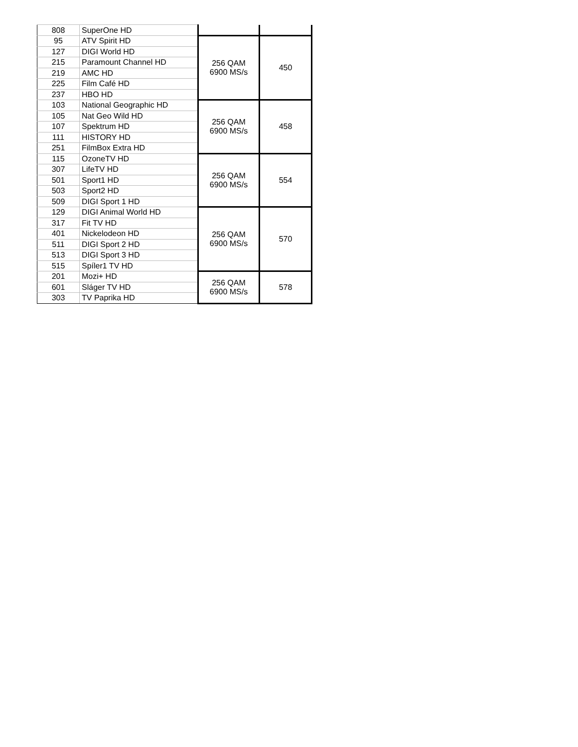| 808 | SuperOne HD | | |
| 95 | ATV Spirit HD | 256 QAM 6900 MS/s | 450 |
| 127 | DIGI World HD | | |
| 215 | Paramount Channel HD | | |
| 219 | AMC HD | | |
| 225 | Film Café HD | | |
| 237 | HBO HD | | |
| 103 | National Geographic HD | 256 QAM 6900 MS/s | 458 |
| 105 | Nat Geo Wild HD | | |
| 107 | Spektrum HD | | |
| 111 | HISTORY HD | | |
| 251 | FilmBox Extra HD | | |
| 115 | OzoneTV HD | 256 QAM 6900 MS/s | 554 |
| 307 | LifeTV HD | | |
| 501 | Sport1 HD | | |
| 503 | Sport2 HD | | |
| 509 | DIGI Sport 1 HD | | |
| 129 | DIGI Animal World HD | 256 QAM 6900 MS/s | 570 |
| 317 | Fit TV HD | | |
| 401 | Nickelodeon HD | | |
| 511 | DIGI Sport 2 HD | | |
| 513 | DIGI Sport 3 HD | | |
| 515 | Spíler1 TV HD | | |
| 201 | Mozi+ HD | 256 QAM 6900 MS/s | 578 |
| 601 | Sláger TV HD | | |
| 303 | TV Paprika HD | | |